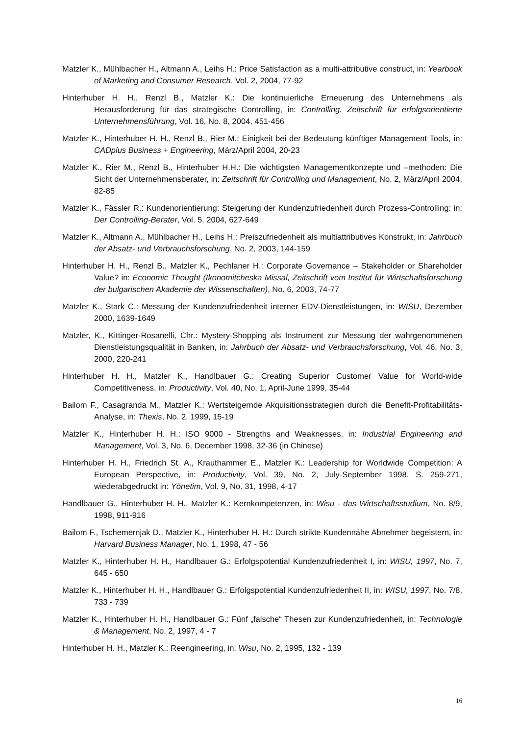Matzler K., Mühlbacher H., Altmann A., Leihs H.: Price Satisfaction as a multi-attributive construct, in: Yearbook of Marketing and Consumer Research, Vol. 2, 2004, 77-92
Hinterhuber H. H., Renzl B., Matzler K.: Die kontinuierliche Erneuerung des Unternehmens als Herausforderung für das strategische Controlling, in: Controlling. Zeitschrift für erfolgsorientierte Unternehmensführung, Vol. 16, No. 8, 2004, 451-456
Matzler K., Hinterhuber H. H., Renzl B., Rier M.: Einigkeit bei der Bedeutung künftiger Management Tools, in: CADplus Business + Engineering, März/April 2004, 20-23
Matzler K., Rier M., Renzl B., Hinterhuber H.H.: Die wichtigsten Managementkonzepte und –methoden: Die Sicht der Unternehmensberater, in: Zeitschrift für Controlling und Management, No. 2, März/April 2004, 82-85
Matzler K., Fässler R.: Kundenorientierung: Steigerung der Kundenzufriedenheit durch Prozess-Controlling: in: Der Controlling-Berater, Vol. 5, 2004, 627-649
Matzler K., Altmann A., Mühlbacher H., Leihs H.: Preiszufriedenheit als multiattributives Konstrukt, in: Jahrbuch der Absatz- und Verbrauchsforschung, No. 2, 2003, 144-159
Hinterhuber H. H., Renzl B., Matzler K., Pechlaner H.: Corporate Governance – Stakeholder or Shareholder Value? in: Economic Thought (Ikonomitcheska Missal, Zeitschrift vom Institut für Wirtschaftsforschung der bulgarischen Akademie der Wissenschaften), No. 6, 2003, 74-77
Matzler K., Stark C.: Messung der Kundenzufriedenheit interner EDV-Dienstleistungen, in: WISU, Dezember 2000, 1639-1649
Matzler, K., Kittinger-Rosanelli, Chr.: Mystery-Shopping als Instrument zur Messung der wahrgenommenen Dienstleistungsqualität in Banken, in: Jahrbuch der Absatz- und Verbrauchsforschung, Vol. 46, No. 3, 2000, 220-241
Hinterhuber H. H., Matzler K., Handlbauer G.: Creating Superior Customer Value for World-wide Competitiveness, in: Productivity, Vol. 40, No. 1, April-June 1999, 35-44
Bailom F., Casagranda M., Matzler K.: Wertsteigernde Akquisitionsstrategien durch die Benefit-Profitabilitäts-Analyse, in: Thexis, No. 2, 1999, 15-19
Matzler K., Hinterhuber H. H.: ISO 9000 - Strengths and Weaknesses, in: Industrial Engineering and Management, Vol. 3, No. 6, December 1998, 32-36 (in Chinese)
Hinterhuber H. H., Friedrich St. A., Krauthammer E., Matzler K.: Leadership for Worldwide Competition: A European Perspective, in: Productivity, Vol. 39, No. 2, July-September 1998, S. 259-271, wiederabgedruckt in: Yönetim, Vol. 9, No. 31, 1998, 4-17
Handlbauer G., Hinterhuber H. H., Matzler K.: Kernkompetenzen, in: Wisu - das Wirtschaftsstudium, No. 8/9, 1998, 911-916
Bailom F., Tschemernjak D., Matzler K., Hinterhuber H. H.: Durch strikte Kundennähe Abnehmer begeistern, in: Harvard Business Manager, No. 1, 1998, 47 - 56
Matzler K., Hinterhuber H. H., Handlbauer G.: Erfolgspotential Kundenzufriedenheit I, in: WISU, 1997, No. 7, 645 - 650
Matzler K., Hinterhuber H. H., Handlbauer G.: Erfolgspotential Kundenzufriedenheit II, in: WISU, 1997, No. 7/8, 733 - 739
Matzler K., Hinterhuber H. H., Handlbauer G.: Fünf „falsche“ Thesen zur Kundenzufriedenheit, in: Technologie & Management, No. 2, 1997, 4 - 7
Hinterhuber H. H., Matzler K.: Reengineering, in: Wisu, No. 2, 1995, 132 - 139
16